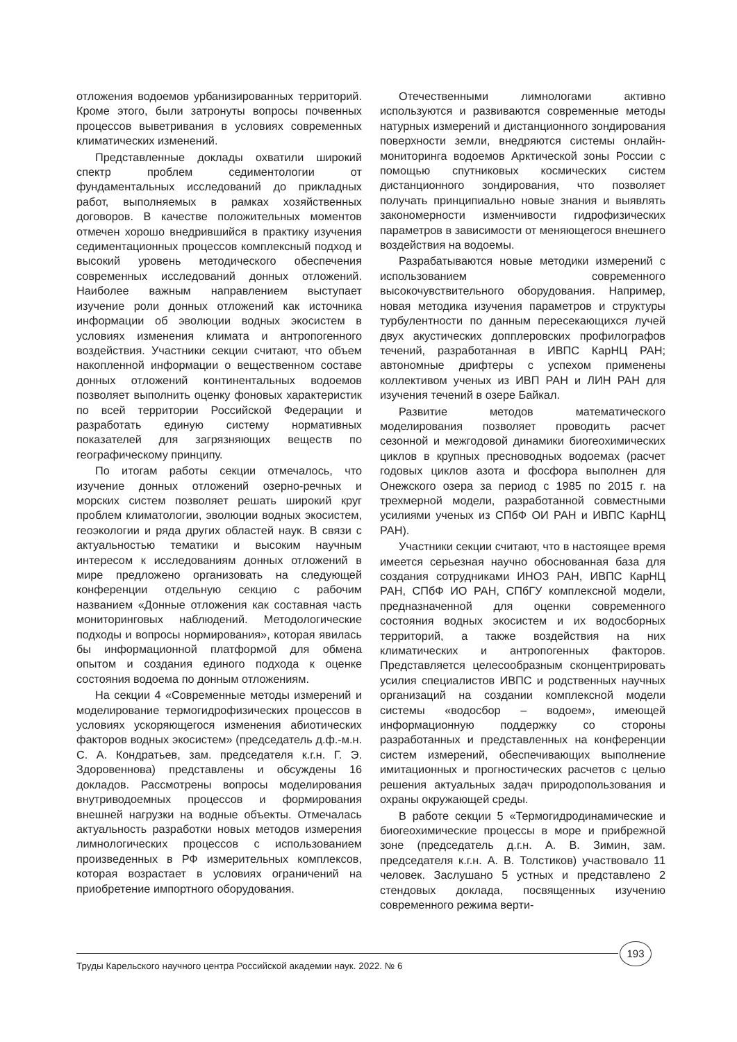отложения водоемов урбанизированных территорий. Кроме этого, были затронуты вопросы почвенных процессов выветривания в условиях современных климатических изменений.
Представленные доклады охватили широкий спектр проблем седиментологии от фундаментальных исследований до прикладных работ, выполняемых в рамках хозяйственных договоров. В качестве положительных моментов отмечен хорошо внедрившийся в практику изучения седиментационных процессов комплексный подход и высокий уровень методического обеспечения современных исследований донных отложений. Наиболее важным направлением выступает изучение роли донных отложений как источника информации об эволюции водных экосистем в условиях изменения климата и антропогенного воздействия. Участники секции считают, что объем накопленной информации о вещественном составе донных отложений континентальных водоемов позволяет выполнить оценку фоновых характеристик по всей территории Российской Федерации и разработать единую систему нормативных показателей для загрязняющих веществ по географическому принципу.
По итогам работы секции отмечалось, что изучение донных отложений озерно-речных и морских систем позволяет решать широкий круг проблем климатологии, эволюции водных экосистем, геоэкологии и ряда других областей наук. В связи с актуальностью тематики и высоким научным интересом к исследованиям донных отложений в мире предложено организовать на следующей конференции отдельную секцию с рабочим названием «Донные отложения как составная часть мониторинговых наблюдений. Методологические подходы и вопросы нормирования», которая явилась бы информационной платформой для обмена опытом и создания единого подхода к оценке состояния водоема по донным отложениям.
На секции 4 «Современные методы измерений и моделирование термогидрофизических процессов в условиях ускоряющегося изменения абиотических факторов водных экосистем» (председатель д.ф.-м.н. С. А. Кондратьев, зам. председателя к.г.н. Г. Э. Здоровеннова) представлены и обсуждены 16 докладов. Рассмотрены вопросы моделирования внутриводоемных процессов и формирования внешней нагрузки на водные объекты. Отмечалась актуальность разработки новых методов измерения лимнологических процессов с использованием произведенных в РФ измерительных комплексов, которая возрастает в условиях ограничений на приобретение импортного оборудования.
Отечественными лимнологами активно используются и развиваются современные методы натурных измерений и дистанционного зондирования поверхности земли, внедряются системы онлайн-мониторинга водоемов Арктической зоны России с помощью спутниковых космических систем дистанционного зондирования, что позволяет получать принципиально новые знания и выявлять закономерности изменчивости гидрофизических параметров в зависимости от меняющегося внешнего воздействия на водоемы.
Разрабатываются новые методики измерений с использованием современного высокочувствительного оборудования. Например, новая методика изучения параметров и структуры турбулентности по данным пересекающихся лучей двух акустических допплеровских профилографов течений, разработанная в ИВПС КарНЦ РАН; автономные дрифтеры с успехом применены коллективом ученых из ИВП РАН и ЛИН РАН для изучения течений в озере Байкал.
Развитие методов математического моделирования позволяет проводить расчет сезонной и межгодовой динамики биогеохимических циклов в крупных пресноводных водоемах (расчет годовых циклов азота и фосфора выполнен для Онежского озера за период с 1985 по 2015 г. на трехмерной модели, разработанной совместными усилиями ученых из СПбФ ОИ РАН и ИВПС КарНЦ РАН).
Участники секции считают, что в настоящее время имеется серьезная научно обоснованная база для создания сотрудниками ИНОЗ РАН, ИВПС КарНЦ РАН, СПбФ ИО РАН, СПбГУ комплексной модели, предназначенной для оценки современного состояния водных экосистем и их водосборных территорий, а также воздействия на них климатических и антропогенных факторов. Представляется целесообразным сконцентрировать усилия специалистов ИВПС и родственных научных организаций на создании комплексной модели системы «водосбор – водоем», имеющей информационную поддержку со стороны разработанных и представленных на конференции систем измерений, обеспечивающих выполнение имитационных и прогностических расчетов с целью решения актуальных задач природопользования и охраны окружающей среды.
В работе секции 5 «Термогидродинамические и биогеохимические процессы в море и прибрежной зоне (председатель д.г.н. А. В. Зимин, зам. председателя к.г.н. А. В. Толстиков) участвовало 11 человек. Заслушано 5 устных и представлено 2 стендовых доклада, посвященных изучению современного режима верти-
193
Труды Карельского научного центра Российской академии наук. 2022. № 6